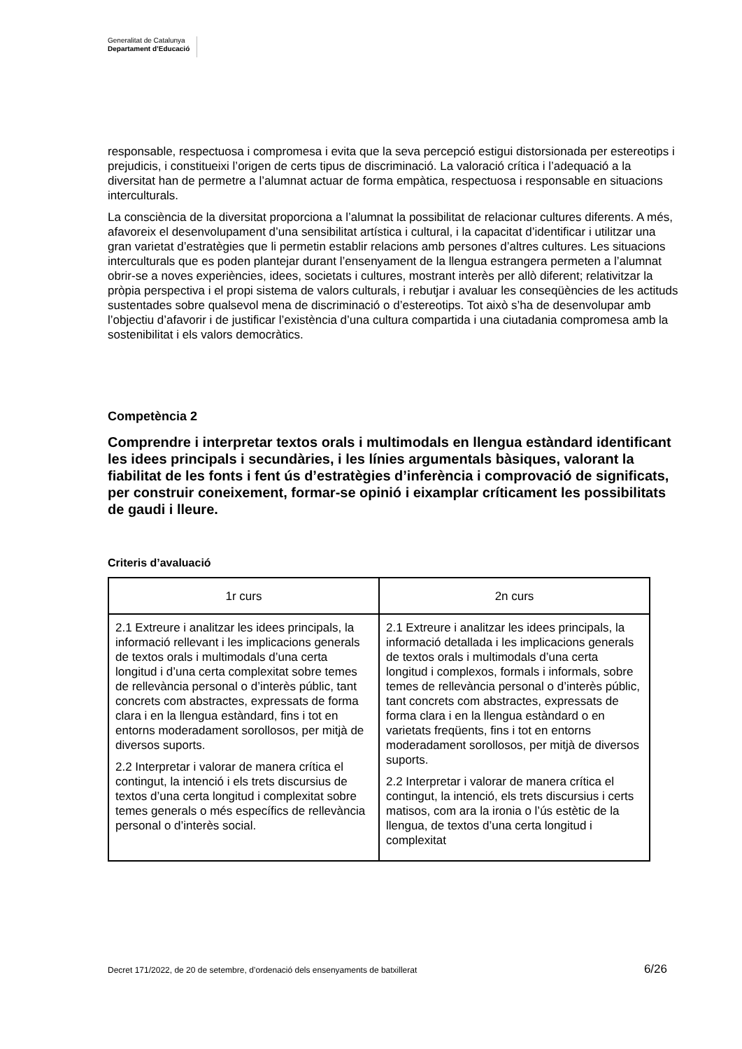Generalitat de Catalunya
Departament d’Educació
responsable, respectuosa i compromesa i evita que la seva percepció estigui distorsionada per estereotips i prejudicis, i constitueixi l’origen de certs tipus de discriminació. La valoració crítica i l’adequació a la diversitat han de permetre a l’alumnat actuar de forma empàtica, respectuosa i responsable en situacions interculturals.
La consciència de la diversitat proporciona a l’alumnat la possibilitat de relacionar cultures diferents. A més, afavoreix el desenvolupament d’una sensibilitat artística i cultural, i la capacitat d’identificar i utilitzar una gran varietat d’estratègies que li permetin establir relacions amb persones d’altres cultures. Les situacions interculturals que es poden plantejar durant l’ensenyament de la llengua estrangera permeten a l’alumnat obrir-se a noves experiències, idees, societats i cultures, mostrant interès per allò diferent; relativitzar la pròpia perspectiva i el propi sistema de valors culturals, i rebutjar i avaluar les conseqüències de les actituds sustentades sobre qualsevol mena de discriminació o d’estereotips. Tot això s’ha de desenvolupar amb l’objectiu d’afavorir i de justificar l’existència d’una cultura compartida i una ciutadania compromesa amb la sostenibilitat i els valors democràtics.
Competència 2
Comprendre i interpretar textos orals i multimodals en llengua estàndard identificant les idees principals i secundàries, i les línies argumentals bàsiques, valorant la fiabilitat de les fonts i fent ús d’estratègies d’inferència i comprovació de significats, per construir coneixement, formar-se opinió i eixamplar críticament les possibilitats de gaudi i lleure.
Criteris d’avaluació
| 1r curs | 2n curs |
| --- | --- |
| 2.1 Extreure i analitzar les idees principals, la informació rellevant i les implicacions generals de textos orals i multimodals d’una certa longitud i d’una certa complexitat sobre temes de rellevància personal o d’interès públic, tant concrets com abstractes, expressats de forma clara i en la llengua estàndard, fins i tot en entorns moderadament sorollosos, per mitjà de diversos suports. 2.2 Interpretar i valorar de manera crítica el contingut, la intenció i els trets discursius de textos d’una certa longitud i complexitat sobre temes generals o més específics de rellevància personal o d’interès social. | 2.1 Extreure i analitzar les idees principals, la informació detallada i les implicacions generals de textos orals i multimodals d’una certa longitud i complexos, formals i informals, sobre temes de rellevància personal o d’interès públic, tant concrets com abstractes, expressats de forma clara i en la llengua estàndard o en varietats freqüents, fins i tot en entorns moderadament sorollosos, per mitjà de diversos suports. 2.2 Interpretar i valorar de manera crítica el contingut, la intenció, els trets discursius i certs matisos, com ara la ironia o l’ús estètic de la llengua, de textos d’una certa longitud i complexitat |
Decret 171/2022, de 20 de setembre, d’ordenació dels ensenyaments de batxillerat 6/26